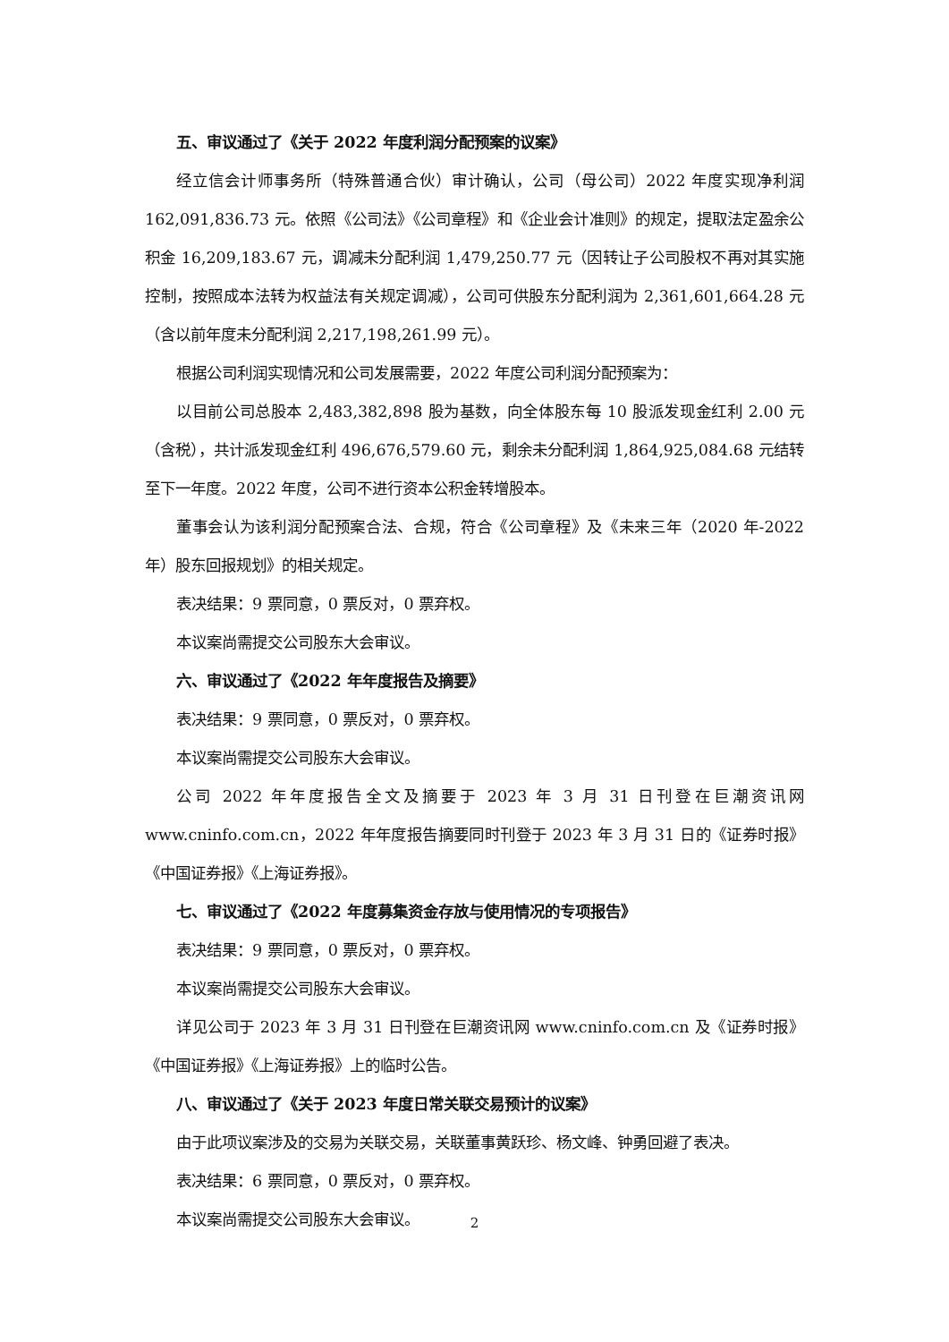五、审议通过了《关于 2022 年度利润分配预案的议案》
经立信会计师事务所（特殊普通合伙）审计确认，公司（母公司）2022 年度实现净利润 162,091,836.73 元。依照《公司法》《公司章程》和《企业会计准则》的规定，提取法定盈余公积金 16,209,183.67 元，调减未分配利润 1,479,250.77 元（因转让子公司股权不再对其实施控制，按照成本法转为权益法有关规定调减），公司可供股东分配利润为 2,361,601,664.28 元（含以前年度未分配利润 2,217,198,261.99 元）。
根据公司利润实现情况和公司发展需要，2022 年度公司利润分配预案为：
以目前公司总股本 2,483,382,898 股为基数，向全体股东每 10 股派发现金红利 2.00 元（含税），共计派发现金红利 496,676,579.60 元，剩余未分配利润 1,864,925,084.68 元结转至下一年度。2022 年度，公司不进行资本公积金转增股本。
董事会认为该利润分配预案合法、合规，符合《公司章程》及《未来三年（2020 年-2022 年）股东回报规划》的相关规定。
表决结果：9 票同意，0 票反对，0 票弃权。
本议案尚需提交公司股东大会审议。
六、审议通过了《2022 年年度报告及摘要》
表决结果：9 票同意，0 票反对，0 票弃权。
本议案尚需提交公司股东大会审议。
公司 2022 年年度报告全文及摘要于 2023 年 3 月 31 日刊登在巨潮资讯网 www.cninfo.com.cn，2022 年年度报告摘要同时刊登于 2023 年 3 月 31 日的《证券时报》《中国证券报》《上海证券报》。
七、审议通过了《2022 年度募集资金存放与使用情况的专项报告》
表决结果：9 票同意，0 票反对，0 票弃权。
本议案尚需提交公司股东大会审议。
详见公司于 2023 年 3 月 31 日刊登在巨潮资讯网 www.cninfo.com.cn 及《证券时报》《中国证券报》《上海证券报》上的临时公告。
八、审议通过了《关于 2023 年度日常关联交易预计的议案》
由于此项议案涉及的交易为关联交易，关联董事黄跃珍、杨文峰、钟勇回避了表决。
表决结果：6 票同意，0 票反对，0 票弃权。
本议案尚需提交公司股东大会审议。
2